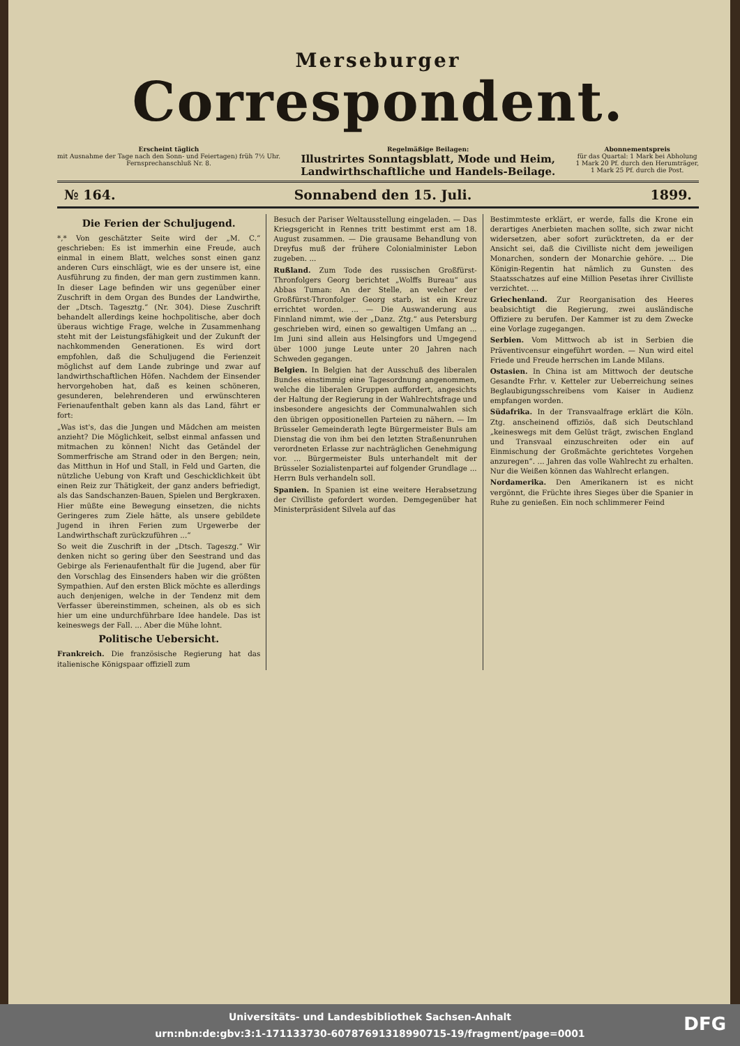Merseburger
Correspondent.
Erscheint täglich
mit Ausnahme der Tage nach den Sonn- und Feiertagen) früh 7½ Uhr.
Fernsprechanschluß Nr. 8.
Regelmäßige Beilagen:
Illustrirtes Sonntagsblatt, Mode und Heim,
Landwirthschaftliche und Handels-Beilage.
Abonnementspreis
für das Quartal: 1 Mark bei Abholung
1 Mark 20 Pf. durch den Herumträger,
1 Mark 25 Pf. durch die Post.
№ 164. Sonnabend den 15. Juli. 1899.
Die Ferien der Schuljugend.
*,* Von geschätzter Seite wird der „M. C.“ geschrieben: Es ist immerhin eine Freude, auch einmal in einem Blatt, welches sonst einen ganz anderen Curs einschlägt, wie es der unsere ist, eine Ausführung zu finden, der man gern zustimmen kann. In dieser Lage befinden wir uns gegenüber einer Zuschrift in dem Organ des Bundes der Landwirthe, der „Dtsch. Tagesztg.“ (Nr. 304). Diese Zuschrift behandelt allerdings keine hochpolitische, aber doch überaus wichtige Frage, welche in Zusammenhang steht mit der Leistungsfähigkeit und der Zukunft der nachkommenden Generationen. Es wird dort empfohlen, daß die Schuljugend die Ferienzeit möglichst auf dem Lande zubringe und zwar auf landwirthschaftlichen Höfen. Nachdem der Einsender hervorgehoben hat, daß es keinen schöneren, gesunderen, belehrenderen und erwünschteren Ferienaufenthalt geben kann als das Land, fährt er fort:
„Was ist's, das die Jungen und Mädchen am meisten anzieht? Die Möglichkeit, selbst einmal anfassen und mitmachen zu können! Nicht das Getändel der Sommerfrische am Strand oder in den Bergen; nein, das Mitthun in Hof und Stall, in Feld und Garten, die nützliche Uebung von Kraft und Geschicklichkeit übt einen Reiz zur Thätigkeit, der ganz anders befriedigt, als das Sandschanzen-Bauen, Spielen und Bergkraxen. Hier müßte eine Bewegung einsetzen, die nichts Geringeres zum Ziele hätte, als unsere gebildete Jugend in ihren Ferien zum Urgewerbe der Landwirthschaft zurückzuführen ...“
So weit die Zuschrift in der „Dtsch. Tageszg.“ Wir denken nicht so gering über den Seestrand und das Gebirge als Ferienaufenthalt für die Jugend, aber für den Vorschlag des Einsenders haben wir die größten Sympathien. Auf den ersten Blick möchte es allerdings auch denjenigen, welche in der Tendenz mit dem Verfasser übereinstimmen, scheinen, als ob es sich hier um eine undurchführbare Idee handele. Das ist keineswegs der Fall. ... Aber die Mühe lohnt.
Politische Uebersicht.
Frankreich. Die französische Regierung hat das italienische Königspaar offiziell zum
Besuch der Pariser Weltausstellung eingeladen. — Das Kriegsgericht in Rennes tritt bestimmt erst am 18. August zusammen. — Die grausame Behandlung von Dreyfus muß der frühere Colonialminister Lebon zugeben. ...
Rußland. Zum Tode des russischen Großfürst-Thronfolgers Georg berichtet „Wolffs Bureau“ aus Abbas Tuman: An der Stelle, an welcher der Großfürst-Thronfolger Georg starb, ist ein Kreuz errichtet worden. ... — Die Auswanderung aus Finnland nimmt, wie der „Danz. Ztg.“ aus Petersburg geschrieben wird, einen so gewaltigen Umfang an ... Im Juni sind allein aus Helsingfors und Umgegend über 1000 junge Leute unter 20 Jahren nach Schweden gegangen.
Belgien. In Belgien hat der Ausschuß des liberalen Bundes einstimmig eine Tagesordnung angenommen, welche die liberalen Gruppen auffordert, angesichts der Haltung der Regierung in der Wahlrechtsfrage und insbesondere angesichts der Communalwahlen sich den übrigen oppositionellen Parteien zu nähern. — Im Brüsseler Gemeinderath legte Bürgermeister Buls am Dienstag die von ihm bei den letzten Straßenunruhen verordneten Erlasse zur nachträglichen Genehmigung vor. ... Bürgermeister Buls unterhandelt mit der Brüsseler Sozialistenpartei auf folgender Grundlage ... Herrn Buls verhandeln soll.
Spanien. In Spanien ist eine weitere Herabsetzung der Civilliste gefordert worden. Demgegenüber hat Ministerpräsident Silvela auf das
Bestimmteste erklärt, er werde, falls die Krone ein derartiges Anerbieten machen sollte, sich zwar nicht widersetzen, aber sofort zurücktreten, da er der Ansicht sei, daß die Civilliste nicht dem jeweiligen Monarchen, sondern der Monarchie gehöre. ... Die Königin-Regentin hat nämlich zu Gunsten des Staatsschatzes auf eine Million Pesetas ihrer Civilliste verzichtet. ...
Griechenland. Zur Reorganisation des Heeres beabsichtigt die Regierung, zwei ausländische Offiziere zu berufen. Der Kammer ist zu dem Zwecke eine Vorlage zugegangen.
Serbien. Vom Mittwoch ab ist in Serbien die Präventivcensur eingeführt worden. — Nun wird eitel Friede und Freude herrschen im Lande Milans.
Ostasien. In China ist am Mittwoch der deutsche Gesandte Frhr. v. Ketteler zur Ueberreichung seines Beglaubigungsschreibens vom Kaiser in Audienz empfangen worden.
Südafrika. In der Transvaalfrage erklärt die Köln. Ztg. anscheinend offiziös, daß sich Deutschland „keineswegs mit dem Gelüst trägt, zwischen England und Transvaal einzuschreiten oder ein auf Einmischung der Großmächte gerichtetes Vorgehen anzuregen“. ... Jahren das volle Wahlrecht zu erhalten. Nur die Weißen können das Wahlrecht erlangen.
Nordamerika. Den Amerikanern ist es nicht vergönnt, die Früchte ihres Sieges über die Spanier in Ruhe zu genießen. Ein noch schlimmerer Feind
Universitäts- und Landesbibliothek Sachsen-Anhalt
urn:nbn:de:gbv:3:1-171133730-6078769131899071​5-19/fragment/page=0001
DFG